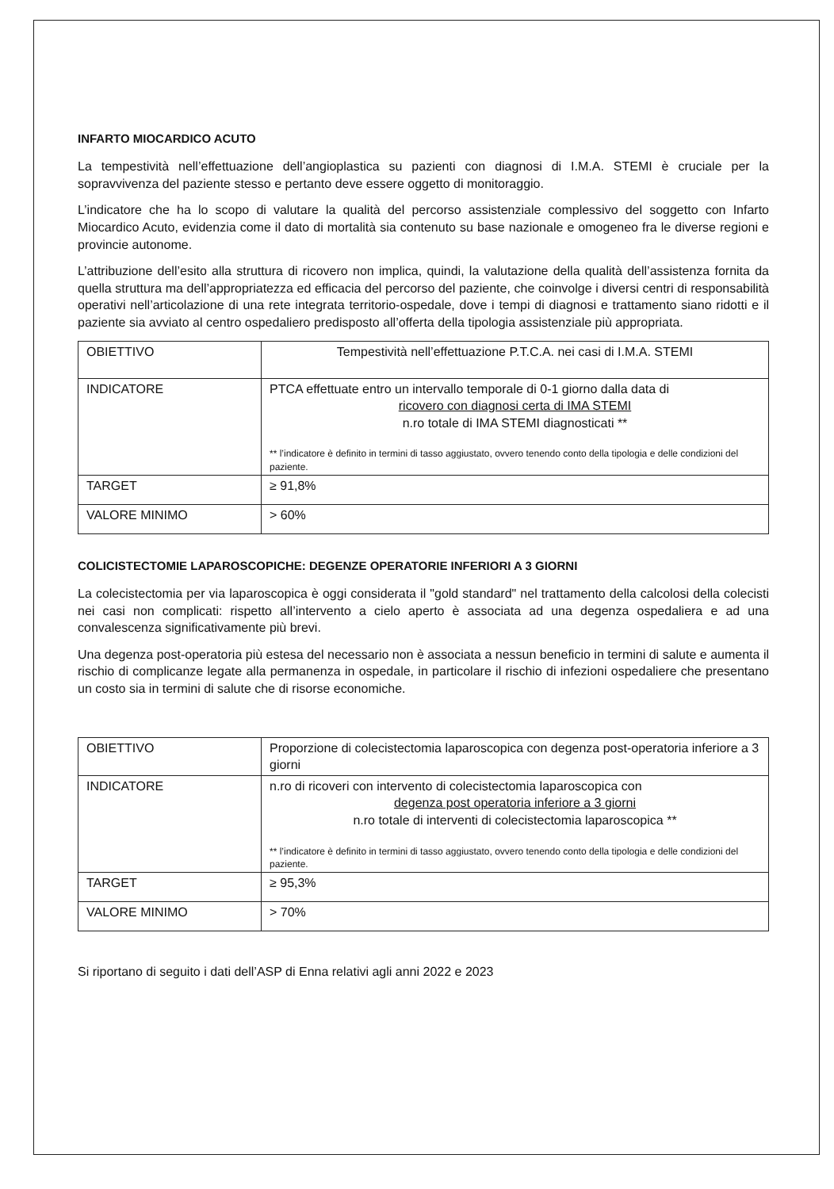INFARTO MIOCARDICO ACUTO
La tempestività nell’effettuazione dell’angioplastica su pazienti con diagnosi di I.M.A. STEMI è cruciale per la sopravvivenza del paziente stesso e pertanto deve essere oggetto di monitoraggio.
L’indicatore che ha lo scopo di valutare la qualità del percorso assistenziale complessivo del soggetto con Infarto Miocardico Acuto, evidenzia come il dato di mortalità sia contenuto su base nazionale e omogeneo fra le diverse regioni e provincie autonome.
L’attribuzione dell’esito alla struttura di ricovero non implica, quindi, la valutazione della qualità dell’assistenza fornita da quella struttura ma dell’appropriatezza ed efficacia del percorso del paziente, che coinvolge i diversi centri di responsabilità operativi nell’articolazione di una rete integrata territorio-ospedale, dove i tempi di diagnosi e trattamento siano ridotti e il paziente sia avviato al centro ospedaliero predisposto all’offerta della tipologia assistenziale più appropriata.
| OBIETTIVO | Tempestività nell’effettuazione P.T.C.A. nei casi di I.M.A. STEMI |
| INDICATORE | PTCA effettuate entro un intervallo temporale di 0-1 giorno dalla data di ricovero con diagnosi certa di IMA STEMI n.ro totale di IMA STEMI diagnosticati ** ** l’indicatore è definito in termini di tasso aggiustato, ovvero tenendo conto della tipologia e delle condizioni del paziente. |
| TARGET | ≥ 91,8% |
| VALORE MINIMO | > 60% |
COLICISTECTOMIE LAPAROSCOPICHE: DEGENZE OPERATORIE INFERIORI A 3 GIORNI
La colecistectomia per via laparoscopica è oggi considerata il "gold standard" nel trattamento della calcolosi della colecisti nei casi non complicati: rispetto all’intervento a cielo aperto è associata ad una degenza ospedaliera e ad una convalescenza significativamente più brevi.
Una degenza post-operatoria più estesa del necessario non è associata a nessun beneficio in termini di salute e aumenta il rischio di complicanze legate alla permanenza in ospedale, in particolare il rischio di infezioni ospedaliere che presentano un costo sia in termini di salute che di risorse economiche.
| OBIETTIVO | Proporzione di colecistectomia laparoscopica con degenza post-operatoria inferiore a 3 giorni |
| INDICATORE | n.ro di ricoveri con intervento di colecistectomia laparoscopica con degenza post operatoria inferiore a 3 giorni n.ro totale di interventi di colecistectomia laparoscopica ** ** l’indicatore è definito in termini di tasso aggiustato, ovvero tenendo conto della tipologia e delle condizioni del paziente. |
| TARGET | ≥ 95,3% |
| VALORE MINIMO | > 70% |
Si riportano di seguito i dati dell’ASP di Enna relativi agli anni 2022 e 2023